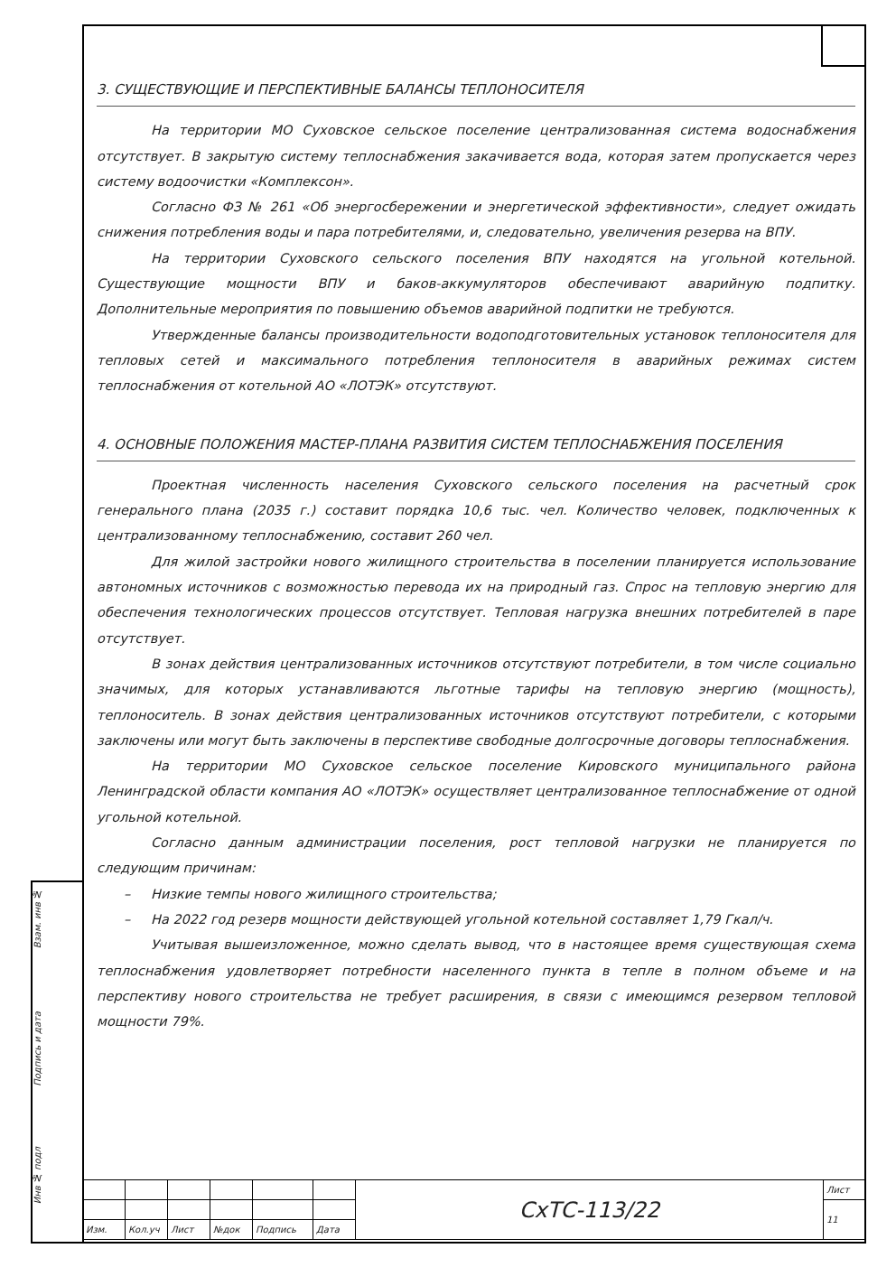Взам. инв №
Подпись и дата
Инв № подл
3. СУЩЕСТВУЮЩИЕ И ПЕРСПЕКТИВНЫЕ БАЛАНСЫ ТЕПЛОНОСИТЕЛЯ
На территории МО Суховское сельское поселение централизованная система водоснабжения отсутствует. В закрытую систему теплоснабжения закачивается вода, которая затем пропускается через систему водоочистки «Комплексон».
Согласно ФЗ № 261 «Об энергосбережении и энергетической эффективности», следует ожидать снижения потребления воды и пара потребителями, и, следовательно, увеличения резерва на ВПУ.
На территории Суховского сельского поселения ВПУ находятся на угольной котельной. Существующие мощности ВПУ и баков-аккумуляторов обеспечивают аварийную подпитку. Дополнительные мероприятия по повышению объемов аварийной подпитки не требуются.
Утвержденные балансы производительности водоподготовительных установок теплоносителя для тепловых сетей и максимального потребления теплоносителя в аварийных режимах систем теплоснабжения от котельной АО «ЛОТЭК» отсутствуют.
4. ОСНОВНЫЕ ПОЛОЖЕНИЯ МАСТЕР-ПЛАНА РАЗВИТИЯ СИСТЕМ ТЕПЛОСНАБЖЕНИЯ ПОСЕЛЕНИЯ
Проектная численность населения Суховского сельского поселения на расчетный срок генерального плана (2035 г.) составит порядка 10,6 тыс. чел. Количество человек, подключенных к централизованному теплоснабжению, составит 260 чел.
Для жилой застройки нового жилищного строительства в поселении планируется использование автономных источников с возможностью перевода их на природный газ. Спрос на тепловую энергию для обеспечения технологических процессов отсутствует. Тепловая нагрузка внешних потребителей в паре отсутствует.
В зонах действия централизованных источников отсутствуют потребители, в том числе социально значимых, для которых устанавливаются льготные тарифы на тепловую энергию (мощность), теплоноситель. В зонах действия централизованных источников отсутствуют потребители, с которыми заключены или могут быть заключены в перспективе свободные долгосрочные договоры теплоснабжения.
На территории МО Суховское сельское поселение Кировского муниципального района Ленинградской области компания АО «ЛОТЭК» осуществляет централизованное теплоснабжение от одной угольной котельной.
Согласно данным администрации поселения, рост тепловой нагрузки не планируется по следующим причинам:
– Низкие темпы нового жилищного строительства;
– На 2022 год резерв мощности действующей угольной котельной составляет 1,79 Гкал/ч.
Учитывая вышеизложенное, можно сделать вывод, что в настоящее время существующая схема теплоснабжения удовлетворяет потребности населенного пункта в тепле в полном объеме и на перспективу нового строительства не требует расширения, в связи с имеющимся резервом тепловой мощности 79%.
| | | | | | | СхТС-113/22 | Лист |
| | | | | | | | 11 |
| Изм. | Кол.уч | Лист | №док | Подпись | Дата | | |